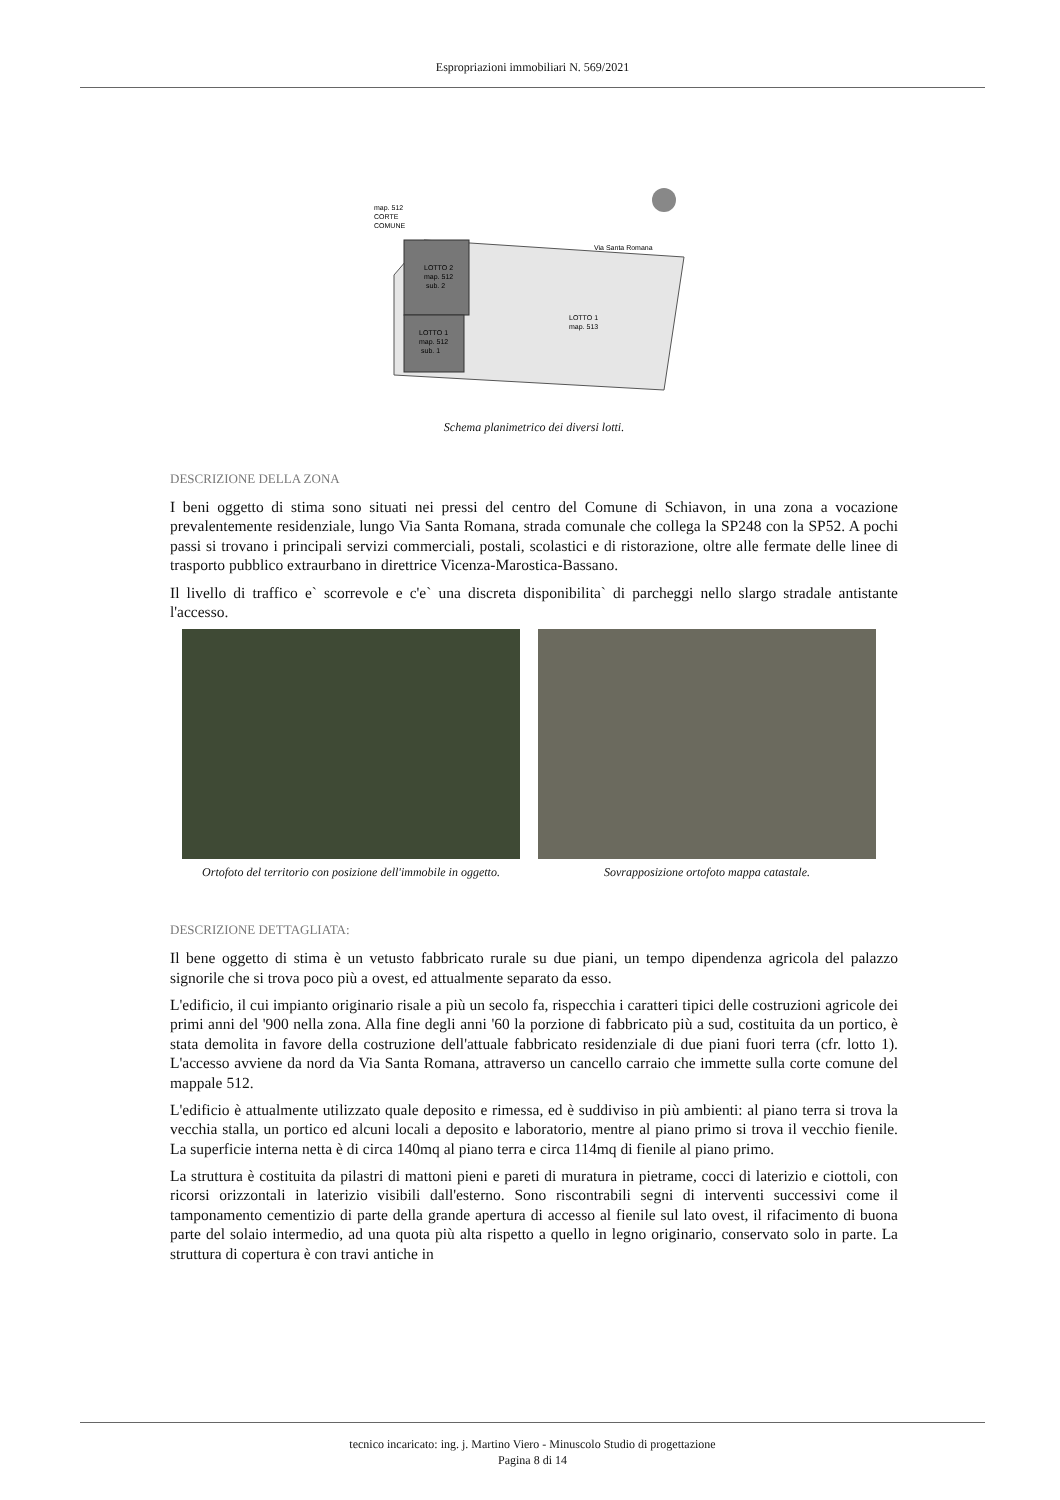Espropriazioni immobiliari N. 569/2021
map. 512
CORTE
COMUNE
Via Santa Romana
LOTTO 2
map. 512
sub. 2
LOTTO 1
map. 512
sub. 1
LOTTO 1
map. 513
Schema planimetrico dei diversi lotti.
DESCRIZIONE DELLA ZONA
I beni oggetto di stima sono situati nei pressi del centro del Comune di Schiavon, in una zona a vocazione prevalentemente residenziale, lungo Via Santa Romana, strada comunale che collega la SP248 con la SP52. A pochi passi si trovano i principali servizi commerciali, postali, scolastici e di ristorazione, oltre alle fermate delle linee di trasporto pubblico extraurbano in direttrice Vicenza-Marostica-Bassano.
Il livello di traffico e` scorrevole e c'e` una discreta disponibilita` di parcheggi nello slargo stradale antistante l'accesso.
Ortofoto del territorio con posizione dell'immobile in oggetto.
Sovrapposizione ortofoto mappa catastale.
DESCRIZIONE DETTAGLIATA:
Il bene oggetto di stima è un vetusto fabbricato rurale su due piani, un tempo dipendenza agricola del palazzo signorile che si trova poco più a ovest, ed attualmente separato da esso.
L'edificio, il cui impianto originario risale a più un secolo fa, rispecchia i caratteri tipici delle costruzioni agricole dei primi anni del '900 nella zona. Alla fine degli anni '60 la porzione di fabbricato più a sud, costituita da un portico, è stata demolita in favore della costruzione dell'attuale fabbricato residenziale di due piani fuori terra (cfr. lotto 1). L'accesso avviene da nord da Via Santa Romana, attraverso un cancello carraio che immette sulla corte comune del mappale 512.
L'edificio è attualmente utilizzato quale deposito e rimessa, ed è suddiviso in più ambienti: al piano terra si trova la vecchia stalla, un portico ed alcuni locali a deposito e laboratorio, mentre al piano primo si trova il vecchio fienile. La superficie interna netta è di circa 140mq al piano terra e circa 114mq di fienile al piano primo.
La struttura è costituita da pilastri di mattoni pieni e pareti di muratura in pietrame, cocci di laterizio e ciottoli, con ricorsi orizzontali in laterizio visibili dall'esterno. Sono riscontrabili segni di interventi successivi come il tamponamento cementizio di parte della grande apertura di accesso al fienile sul lato ovest, il rifacimento di buona parte del solaio intermedio, ad una quota più alta rispetto a quello in legno originario, conservato solo in parte. La struttura di copertura è con travi antiche in
tecnico incaricato: ing. j. Martino Viero - Minuscolo Studio di progettazione
Pagina 8 di 14